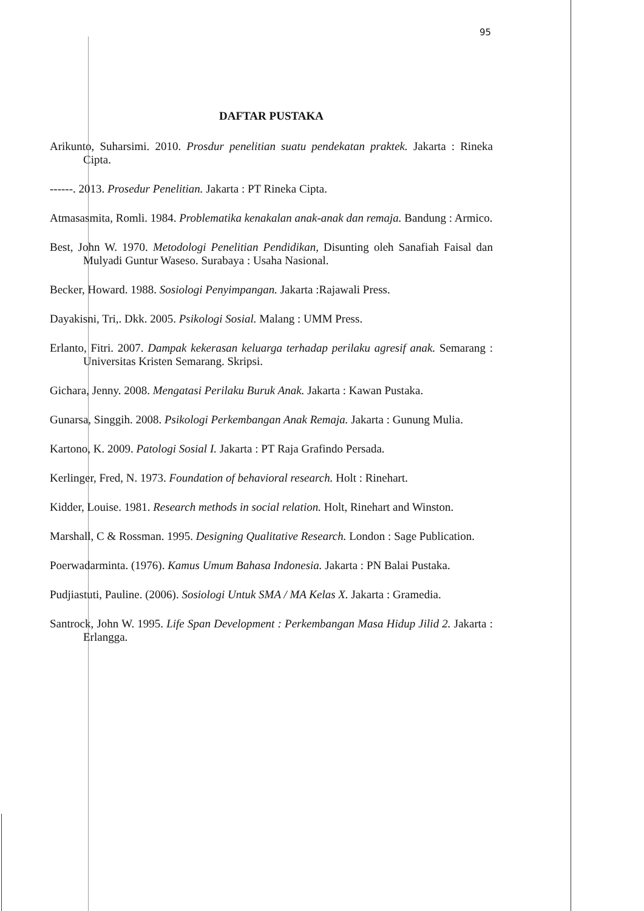95
DAFTAR PUSTAKA
Arikunto, Suharsimi. 2010. Prosdur penelitian suatu pendekatan praktek. Jakarta : Rineka Cipta.
------. 2013. Prosedur Penelitian. Jakarta : PT Rineka Cipta.
Atmasasmita, Romli. 1984. Problematika kenakalan anak-anak dan remaja. Bandung : Armico.
Best, John W. 1970. Metodologi Penelitian Pendidikan, Disunting oleh Sanafiah Faisal dan Mulyadi Guntur Waseso. Surabaya : Usaha Nasional.
Becker, Howard. 1988. Sosiologi Penyimpangan. Jakarta :Rajawali Press.
Dayakisni, Tri,. Dkk. 2005. Psikologi Sosial. Malang : UMM Press.
Erlanto, Fitri. 2007. Dampak kekerasan keluarga terhadap perilaku agresif anak. Semarang : Universitas Kristen Semarang. Skripsi.
Gichara, Jenny. 2008. Mengatasi Perilaku Buruk Anak. Jakarta : Kawan Pustaka.
Gunarsa, Singgih. 2008. Psikologi Perkembangan Anak Remaja. Jakarta : Gunung Mulia.
Kartono, K. 2009. Patologi Sosial I. Jakarta : PT Raja Grafindo Persada.
Kerlinger, Fred, N. 1973. Foundation of behavioral research. Holt : Rinehart.
Kidder, Louise. 1981. Research methods in social relation. Holt, Rinehart and Winston.
Marshall, C & Rossman. 1995. Designing Qualitative Research. London : Sage Publication.
Poerwadarminta. (1976). Kamus Umum Bahasa Indonesia. Jakarta : PN Balai Pustaka.
Pudjiastuti, Pauline. (2006). Sosiologi Untuk SMA / MA Kelas X. Jakarta : Gramedia.
Santrock, John W. 1995. Life Span Development : Perkembangan Masa Hidup Jilid 2. Jakarta : Erlangga.